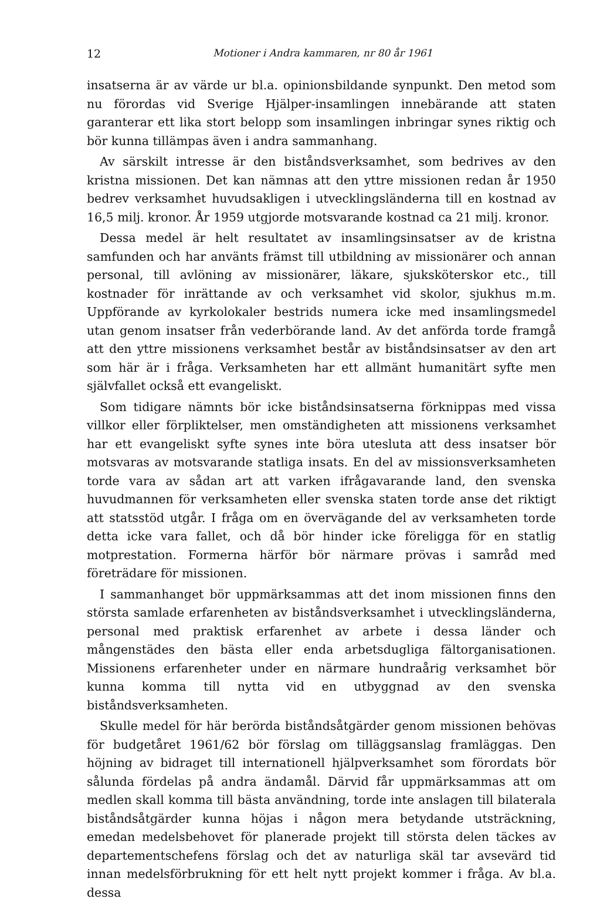12 Motioner i Andra kammaren, nr 80 år 1961
insatserna är av värde ur bl.a. opinionsbildande synpunkt. Den metod som nu förordas vid Sverige Hjälper-insamlingen innebärande att staten garanterar ett lika stort belopp som insamlingen inbringar synes riktig och bör kunna tillämpas även i andra sammanhang.
Av särskilt intresse är den biståndsverksamhet, som bedrives av den kristna missionen. Det kan nämnas att den yttre missionen redan år 1950 bedrev verksamhet huvudsakligen i utvecklingsländerna till en kostnad av 16,5 milj. kronor. År 1959 utgjorde motsvarande kostnad ca 21 milj. kronor.
Dessa medel är helt resultatet av insamlingsinsatser av de kristna samfunden och har använts främst till utbildning av missionärer och annan personal, till avlöning av missionärer, läkare, sjuksköterskor etc., till kostnader för inrättande av och verksamhet vid skolor, sjukhus m.m. Uppförande av kyrkolokaler bestrids numera icke med insamlingsmedel utan genom insatser från vederbörande land. Av det anförda torde framgå att den yttre missionens verksamhet består av biståndsinsatser av den art som här är i fråga. Verksamheten har ett allmänt humanitärt syfte men självfallet också ett evangeliskt.
Som tidigare nämnts bör icke biståndsinsatserna förknippas med vissa villkor eller förpliktelser, men omständigheten att missionens verksamhet har ett evangeliskt syfte synes inte böra utesluta att dess insatser bör motsvaras av motsvarande statliga insats. En del av missionsverksamheten torde vara av sådan art att varken ifrågavarande land, den svenska huvudmannen för verksamheten eller svenska staten torde anse det riktigt att statsstöd utgår. I fråga om en övervägande del av verksamheten torde detta icke vara fallet, och då bör hinder icke föreligga för en statlig motprestation. Formerna härför bör närmare prövas i samråd med företrädare för missionen.
I sammanhanget bör uppmärksammas att det inom missionen finns den största samlade erfarenheten av biståndsverksamhet i utvecklingsländerna, personal med praktisk erfarenhet av arbete i dessa länder och mångenstädes den bästa eller enda arbetsdugliga fältorganisationen. Missionens erfarenheter under en närmare hundraårig verksamhet bör kunna komma till nytta vid en utbyggnad av den svenska biståndsverksamheten.
Skulle medel för här berörda biståndsåtgärder genom missionen behövas för budgetåret 1961/62 bör förslag om tilläggsanslag framläggas. Den höjning av bidraget till internationell hjälpverksamhet som förordats bör sålunda fördelas på andra ändamål. Därvid får uppmärksammas att om medlen skall komma till bästa användning, torde inte anslagen till bilaterala biståndsåtgärder kunna höjas i någon mera betydande utsträckning, emedan medelsbehovet för planerade projekt till största delen täckes av departementschefens förslag och det av naturliga skäl tar avsevärd tid innan medelsförbrukning för ett helt nytt projekt kommer i fråga. Av bl.a. dessa